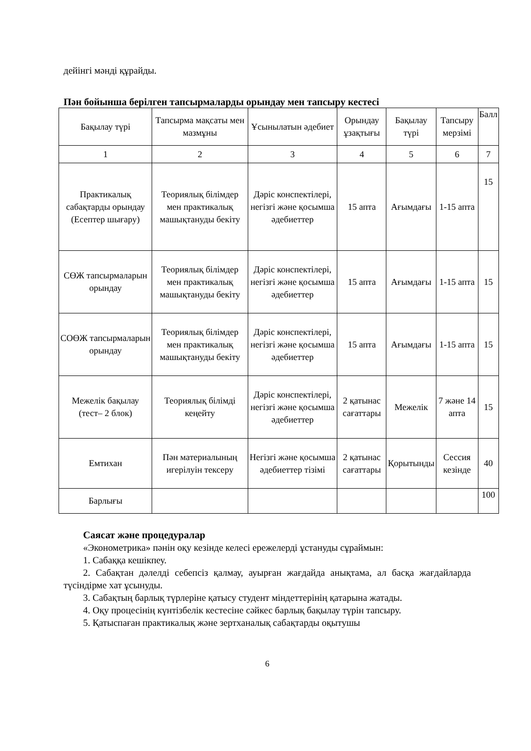дейінгі мәнді құрайды.
Пән бойынша берілген тапсырмаларды орындау мен тапсыру кестесі
| Бақылау түрі | Тапсырма мақсаты мен мазмұны | Ұсынылатын әдебиет | Орындау ұзақтығы | Бақылау түрі | Тапсыру мерзімі | Балл |
| 1 | 2 | 3 | 4 | 5 | 6 | 7 |
| Практикалық сабақтарды орындау (Есептер шығару) | Теориялық білімдер мен практикалық машықтануды бекіту | Дәріс конспектілері, негізгі және қосымша әдебиеттер | 15 апта | Ағымдағы | 1-15 апта | 15 |
| СӨЖ тапсырмаларын орындау | Теориялық білімдер мен практикалық машықтануды бекіту | Дәріс конспектілері, негізгі және қосымша әдебиеттер | 15 апта | Ағымдағы | 1-15 апта | 15 |
| СОӨЖ тапсырмаларын орындау | Теориялық білімдер мен практикалық машықтануды бекіту | Дәріс конспектілері, негізгі және қосымша әдебиеттер | 15 апта | Ағымдағы | 1-15 апта | 15 |
| Межелік бақылау (тест– 2 блок) | Теориялық білімді кеңейту | Дәріс конспектілері, негізгі және қосымша әдебиеттер | 2 қатынас сағаттары | Межелік | 7 және 14 апта | 15 |
| Емтихан | Пән материалының игерілуін тексеру | Негізгі және қосымша әдебиеттер тізімі | 2 қатынас сағаттары | Қорытынды | Сессия кезінде | 40 |
| Барлығы | | | | | | 100 |
Саясат және процедуралар
«Эконометрика» пәнін оқу кезінде келесі ережелерді ұстануды сұраймын:
1. Сабаққа кешікпеу.
2. Сабақтан дәлелді себепсіз қалмау, ауырған жағдайда анықтама, ал басқа жағдайларда түсіндірме хат ұсынуды.
3. Сабақтың барлық түрлеріне қатысу студент міндеттерінің қатарына жатады.
4. Оқу процесінің күнтізбелік кестесіне сәйкес барлық бақылау түрін тапсыру.
5. Қатыспаған практикалық және зертханалық сабақтарды оқытушы
6